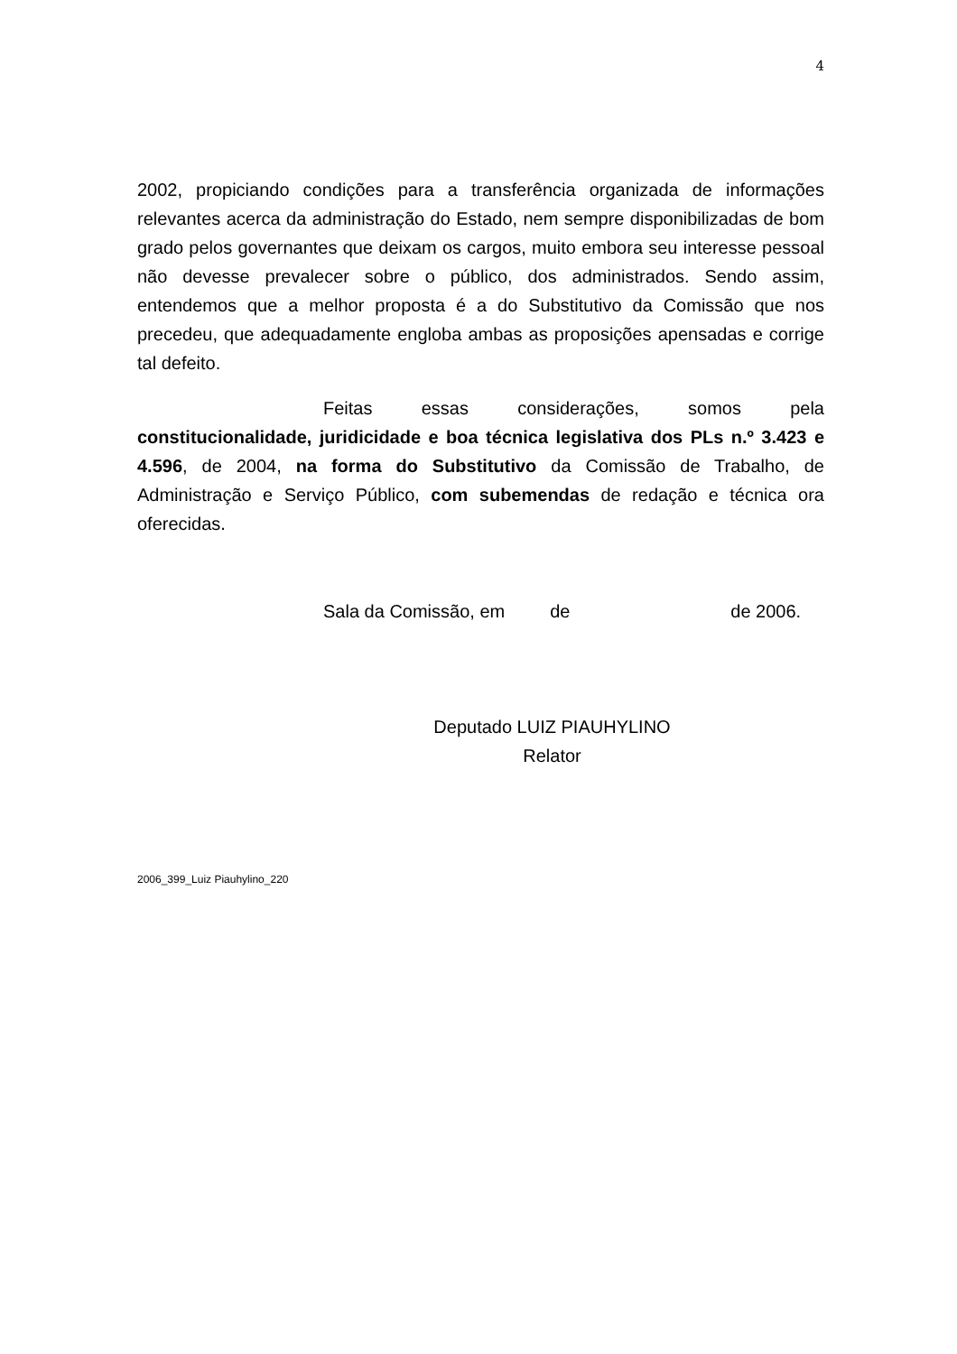4
2002, propiciando condições para a transferência organizada de informações relevantes acerca da administração do Estado, nem sempre disponibilizadas de bom grado pelos governantes que deixam os cargos, muito embora seu interesse pessoal não devesse prevalecer sobre o público, dos administrados. Sendo assim, entendemos que a melhor proposta é a do Substitutivo da Comissão que nos precedeu, que adequadamente engloba ambas as proposições apensadas e corrige tal defeito.
Feitas essas considerações, somos pela constitucionalidade, juridicidade e boa técnica legislativa dos PLs n.º 3.423 e 4.596, de 2004, na forma do Substitutivo da Comissão de Trabalho, de Administração e Serviço Público, com subemendas de redação e técnica ora oferecidas.
Sala da Comissão, em de de 2006.
Deputado LUIZ PIAUHYLINO
Relator
2006_399_Luiz Piauhylino_220